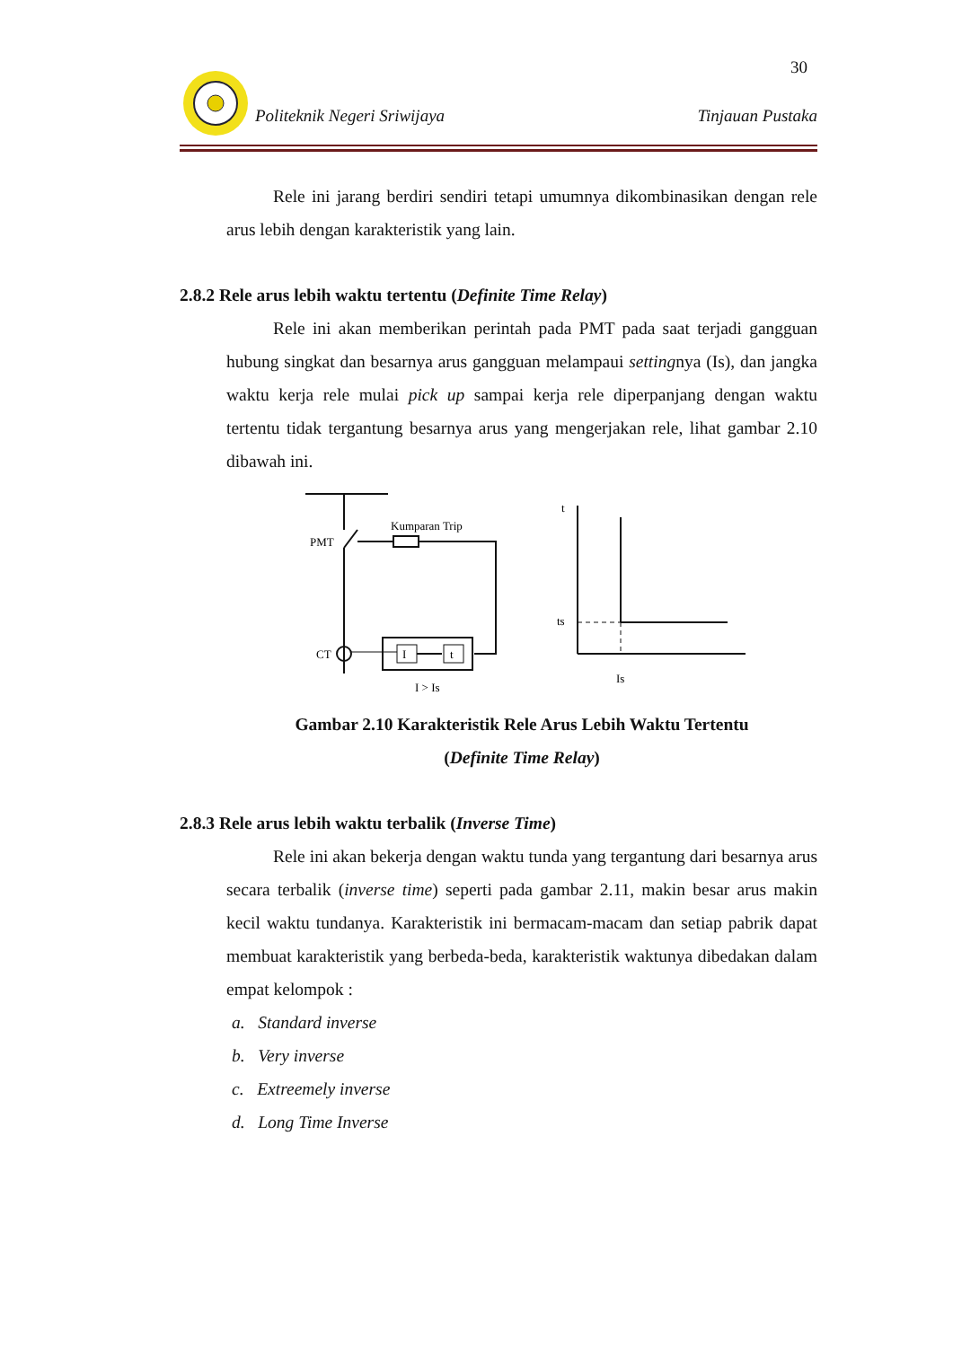30
Politeknik Negeri Sriwijaya Tinjauan Pustaka
Rele ini jarang berdiri sendiri tetapi umumnya dikombinasikan dengan rele arus lebih dengan karakteristik yang lain.
2.8.2 Rele arus lebih waktu tertentu (Definite Time Relay)
Rele ini akan memberikan perintah pada PMT pada saat terjadi gangguan hubung singkat dan besarnya arus gangguan melampaui settingnya (Is), dan jangka waktu kerja rele mulai pick up sampai kerja rele diperpanjang dengan waktu tertentu tidak tergantung besarnya arus yang mengerjakan rele, lihat gambar 2.10 dibawah ini.
PMT
Kumparan Trip
CT
I
t
I > Is
t
ts
Is
Gambar 2.10 Karakteristik Rele Arus Lebih Waktu Tertentu
(Definite Time Relay)
2.8.3 Rele arus lebih waktu terbalik (Inverse Time)
Rele ini akan bekerja dengan waktu tunda yang tergantung dari besarnya arus secara terbalik (inverse time) seperti pada gambar 2.11, makin besar arus makin kecil waktu tundanya. Karakteristik ini bermacam-macam dan setiap pabrik dapat membuat karakteristik yang berbeda-beda, karakteristik waktunya dibedakan dalam empat kelompok :
a. Standard inverse
b. Very inverse
c. Extreemely inverse
d. Long Time Inverse